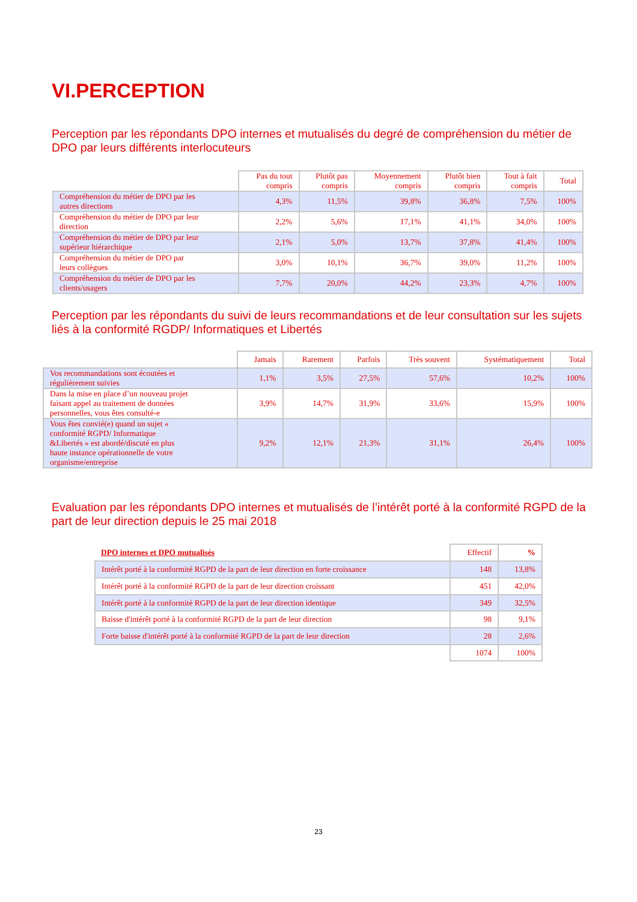VI.PERCEPTION
Perception par les répondants DPO internes et mutualisés du degré de compréhension du métier de DPO par leurs différents interlocuteurs
| | Pas du tout compris | Plutôt pas compris | Moyennement compris | Plutôt bien compris | Tout à fait compris | Total |
| --- | --- | --- | --- | --- | --- | --- |
| Compréhension du métier de DPO par les autres directions | 4,3% | 11,5% | 39,8% | 36,8% | 7,5% | 100% |
| Compréhension du métier de DPO par leur direction | 2,2% | 5,6% | 17,1% | 41,1% | 34,0% | 100% |
| Compréhension du métier de DPO par leur supérieur hiérarchique | 2,1% | 5,0% | 13,7% | 37,8% | 41,4% | 100% |
| Compréhension du métier de DPO par leurs collègues | 3,0% | 10,1% | 36,7% | 39,0% | 11,2% | 100% |
| Compréhension du métier de DPO par les clients/usagers | 7,7% | 20,0% | 44,2% | 23,3% | 4,7% | 100% |
Perception par les répondants du suivi de leurs recommandations et de leur consultation sur les sujets liés à la conformité RGDP/ Informatiques et Libertés
| | Jamais | Rarement | Parfois | Très souvent | Systématiquement | Total |
| --- | --- | --- | --- | --- | --- | --- |
| Vos recommandations sont écoutées et régulièrement suivies | 1,1% | 3,5% | 27,5% | 57,6% | 10,2% | 100% |
| Dans la mise en place d’un nouveau projet faisant appel au traitement de données personnelles, vous êtes consulté-e | 3,9% | 14,7% | 31,9% | 33,6% | 15,9% | 100% |
| Vous êtes convié(e) quand un sujet « conformité RGPD/ Informatique &Libertés » est abordé/discuté en plus haute instance opérationnelle de votre organisme/entreprise | 9,2% | 12,1% | 21,3% | 31,1% | 26,4% | 100% |
Evaluation par les répondants DPO internes et mutualisés de l’intérêt porté à la conformité RGPD de la part de leur direction depuis le 25 mai 2018
| DPO internes et DPO mutualisés | Effectif | % |
| --- | --- | --- |
| Intérêt porté à la conformité RGPD de la part de leur direction en forte croissance | 148 | 13,8% |
| Intérêt porté à la conformité RGPD de la part de leur direction croissant | 451 | 42,0% |
| Intérêt porté à la conformité RGPD de la part de leur direction identique | 349 | 32,5% |
| Baisse d'intérêt porté à la conformité RGPD de la part de leur direction | 98 | 9,1% |
| Forte baisse d'intérêt porté à la conformité RGPD de la part de leur direction | 28 | 2,6% |
| | 1074 | 100% |
23